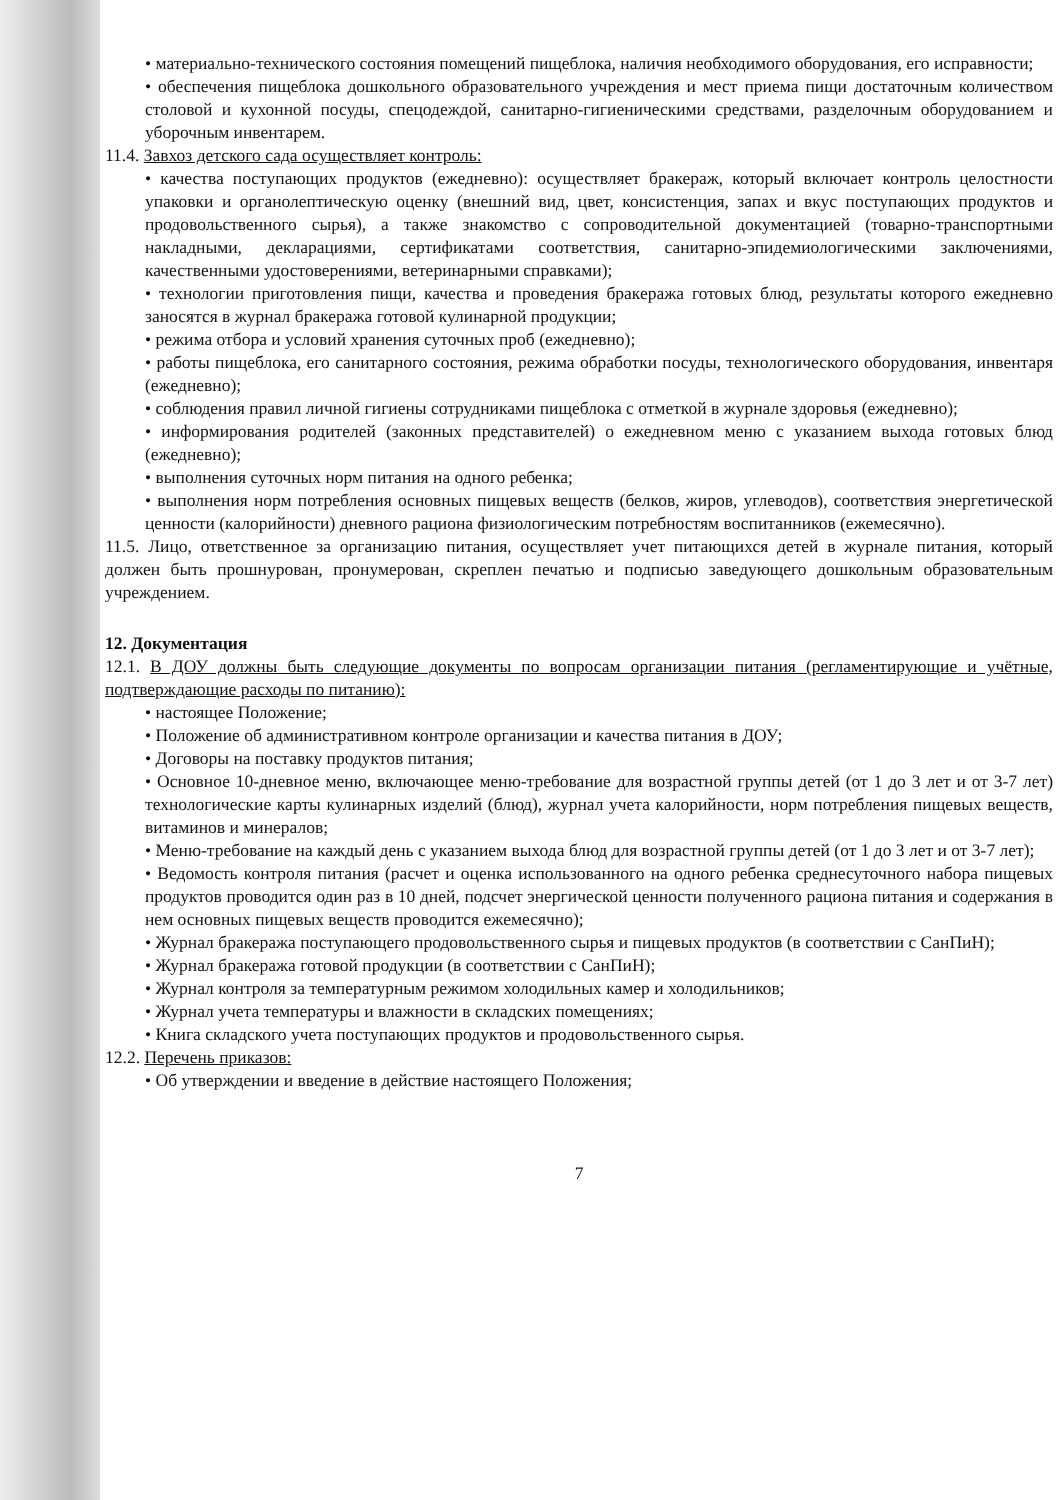• материально-технического состояния помещений пищеблока, наличия необходимого оборудования, его исправности;
• обеспечения пищеблока дошкольного образовательного учреждения и мест приема пищи достаточным количеством столовой и кухонной посуды, спецодеждой, санитарно-гигиеническими средствами, разделочным оборудованием и уборочным инвентарем.
11.4. Завхоз детского сада осуществляет контроль:
• качества поступающих продуктов (ежедневно): осуществляет бракераж, который включает контроль целостности упаковки и органолептическую оценку (внешний вид, цвет, консистенция, запах и вкус поступающих продуктов и продовольственного сырья), а также знакомство с сопроводительной документацией (товарно-транспортными накладными, декларациями, сертификатами соответствия, санитарно-эпидемиологическими заключениями, качественными удостоверениями, ветеринарными справками);
• технологии приготовления пищи, качества и проведения бракеража готовых блюд, результаты которого ежедневно заносятся в журнал бракеража готовой кулинарной продукции;
• режима отбора и условий хранения суточных проб (ежедневно);
• работы пищеблока, его санитарного состояния, режима обработки посуды, технологического оборудования, инвентаря (ежедневно);
• соблюдения правил личной гигиены сотрудниками пищеблока с отметкой в журнале здоровья (ежедневно);
• информирования родителей (законных представителей) о ежедневном меню с указанием выхода готовых блюд (ежедневно);
• выполнения суточных норм питания на одного ребенка;
• выполнения норм потребления основных пищевых веществ (белков, жиров, углеводов), соответствия энергетической ценности (калорийности) дневного рациона физиологическим потребностям воспитанников (ежемесячно).
11.5. Лицо, ответственное за организацию питания, осуществляет учет питающихся детей в журнале питания, который должен быть прошнурован, пронумерован, скреплен печатью и подписью заведующего дошкольным образовательным учреждением.
12. Документация
12.1. В ДОУ должны быть следующие документы по вопросам организации питания (регламентирующие и учётные, подтверждающие расходы по питанию):
• настоящее Положение;
• Положение об административном контроле организации и качества питания в ДОУ;
• Договоры на поставку продуктов питания;
• Основное 10-дневное меню, включающее меню-требование для возрастной группы детей (от 1 до 3 лет и от 3-7 лет) технологические карты кулинарных изделий (блюд), журнал учета калорийности, норм потребления пищевых веществ, витаминов и минералов;
• Меню-требование на каждый день с указанием выхода блюд для возрастной группы детей (от 1 до 3 лет и от 3-7 лет);
• Ведомость контроля питания (расчет и оценка использованного на одного ребенка среднесуточного набора пищевых продуктов проводится один раз в 10 дней, подсчет энергической ценности полученного рациона питания и содержания в нем основных пищевых веществ проводится ежемесячно);
• Журнал бракеража поступающего продовольственного сырья и пищевых продуктов (в соответствии с СанПиН);
• Журнал бракеража готовой продукции (в соответствии с СанПиН);
• Журнал контроля за температурным режимом холодильных камер и холодильников;
• Журнал учета температуры и влажности в складских помещениях;
• Книга складского учета поступающих продуктов и продовольственного сырья.
12.2. Перечень приказов:
• Об утверждении и введение в действие настоящего Положения;
7